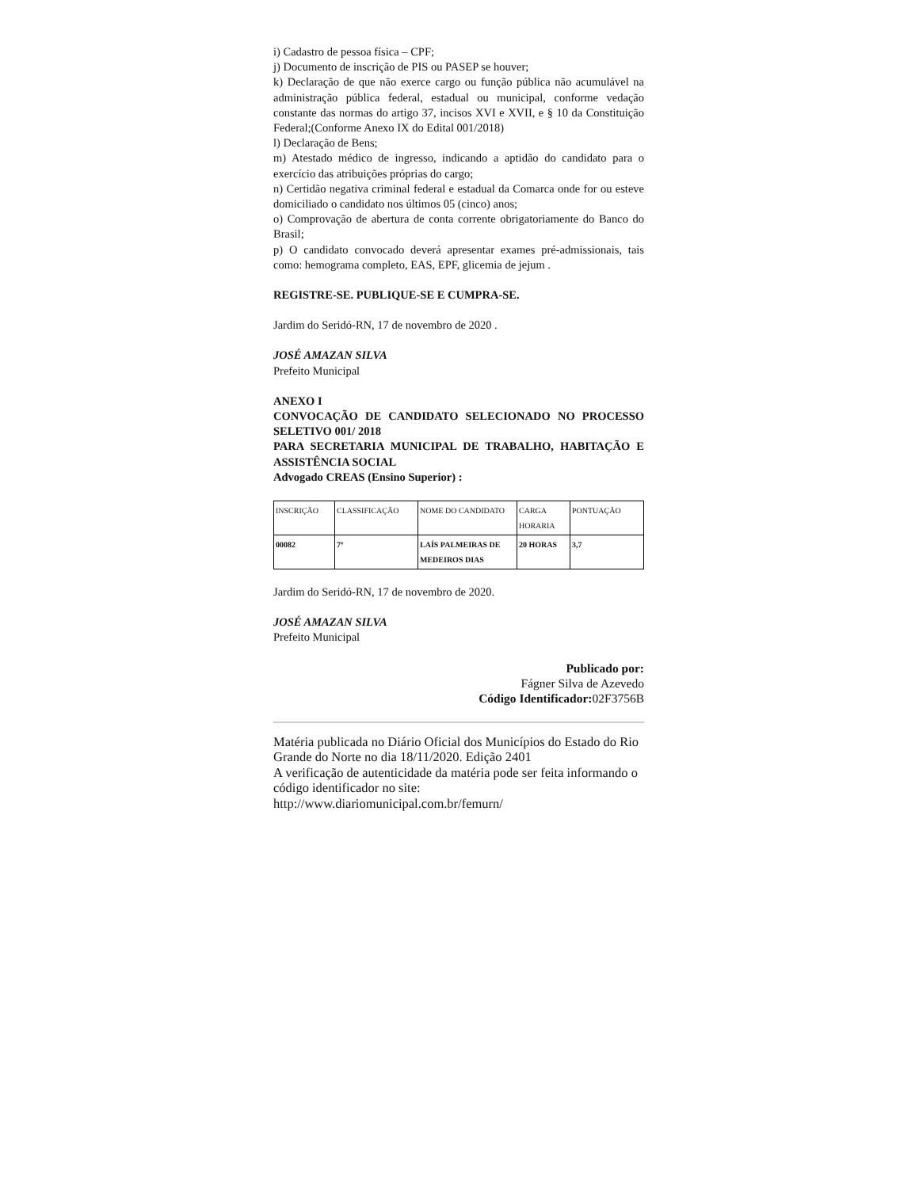i) Cadastro de pessoa física – CPF;
j) Documento de inscrição de PIS ou PASEP se houver;
k) Declaração de que não exerce cargo ou função pública não acumulável na administração pública federal, estadual ou municipal, conforme vedação constante das normas do artigo 37, incisos XVI e XVII, e § 10 da Constituição Federal;(Conforme Anexo IX do Edital 001/2018)
l) Declaração de Bens;
m) Atestado médico de ingresso, indicando a aptidão do candidato para o exercício das atribuições próprias do cargo;
n) Certidão negativa criminal federal e estadual da Comarca onde for ou esteve domiciliado o candidato nos últimos 05 (cinco) anos;
o) Comprovação de abertura de conta corrente obrigatoriamente do Banco do Brasil;
p) O candidato convocado deverá apresentar exames pré-admissionais, tais como: hemograma completo, EAS, EPF, glicemia de jejum .
REGISTRE-SE. PUBLIQUE-SE E CUMPRA-SE.
Jardim do Seridó-RN, 17 de novembro de 2020 .
JOSÉ AMAZAN SILVA
Prefeito Municipal
ANEXO I
CONVOCAÇÃO DE CANDIDATO SELECIONADO NO PROCESSO SELETIVO 001/ 2018
PARA SECRETARIA MUNICIPAL DE TRABALHO, HABITAÇÃO E ASSISTÊNCIA SOCIAL
Advogado CREAS (Ensino Superior) :
| INSCRIÇÃO | CLASSIFICAÇÃO | NOME DO CANDIDATO | CARGA HORARIA | PONTUAÇÃO |
| 00082 | 7ª | LAÍS PALMEIRAS DE MEDEIROS DIAS | 20 HORAS | 3,7 |
Jardim do Seridó-RN, 17 de novembro de 2020.
JOSÉ AMAZAN SILVA
Prefeito Municipal
Publicado por:
Fágner Silva de Azevedo
Código Identificador: 02F3756B
Matéria publicada no Diário Oficial dos Municípios do Estado do Rio Grande do Norte no dia 18/11/2020. Edição 2401
A verificação de autenticidade da matéria pode ser feita informando o código identificador no site:
http://www.diariomunicipal.com.br/femurn/